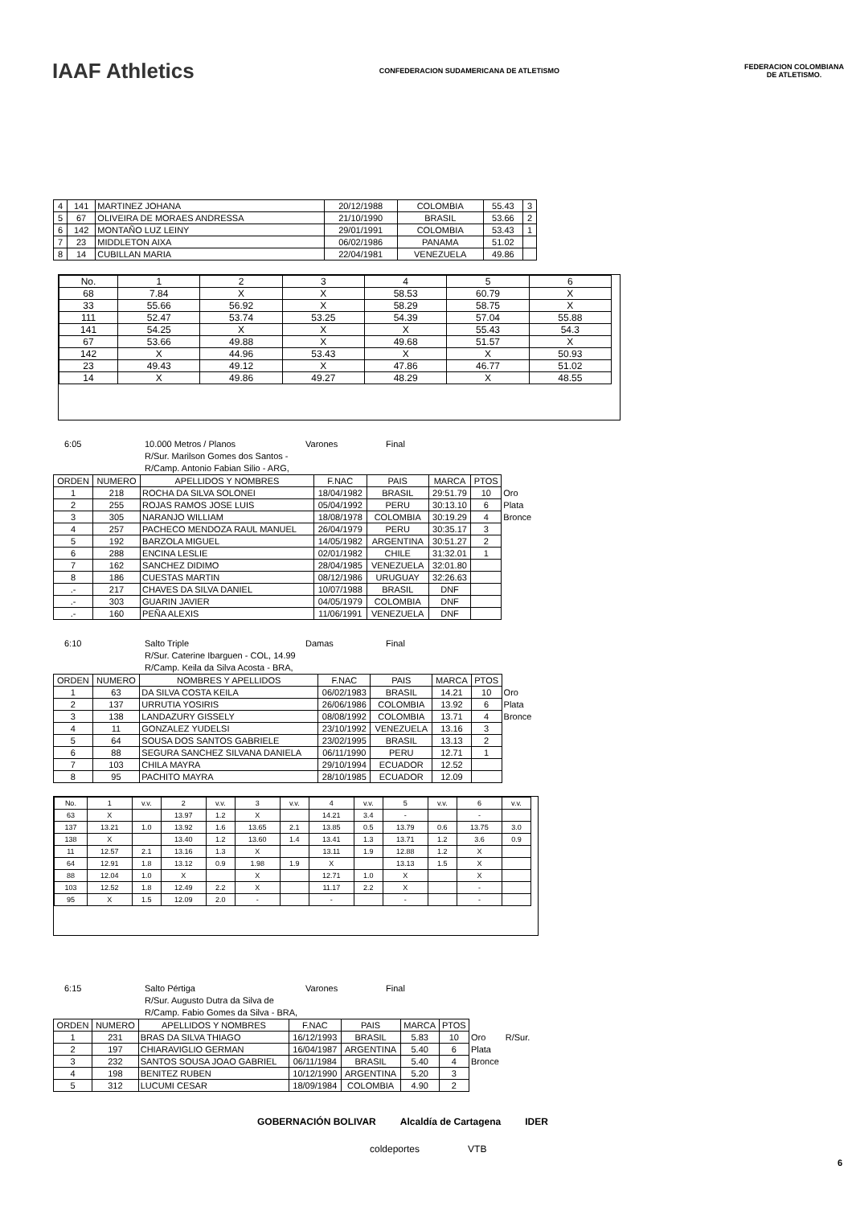IAAF Athletics
CONFEDERACION SUDAMERICANA DE ATLETISMO
FEDERACION COLOMBIANA
DE ATLETISMO.
| 4 | 141 | MARTINEZ JOHANA | 20/12/1988 | COLOMBIA | 55.43 | 3 |
| 5 | 67 | OLIVEIRA DE MORAES ANDRESSA | 21/10/1990 | BRASIL | 53.66 | 2 |
| 6 | 142 | MONTAÑO LUZ LEINY | 29/01/1991 | COLOMBIA | 53.43 | 1 |
| 7 | 23 | MIDDLETON AIXA | 06/02/1986 | PANAMA | 51.02 | |
| 8 | 14 | CUBILLAN MARIA | 22/04/1981 | VENEZUELA | 49.86 | |
| No. | 1 | 2 | 3 | 4 | 5 | 6 |
| --- | --- | --- | --- | --- | --- | --- |
| 68 | 7.84 | X | X | 58.53 | 60.79 | X |
| 33 | 55.66 | 56.92 | X | 58.29 | 58.75 | X |
| 111 | 52.47 | 53.74 | 53.25 | 54.39 | 57.04 | 55.88 |
| 141 | 54.25 | X | X | X | 55.43 | 54.3 |
| 67 | 53.66 | 49.88 | X | 49.68 | 51.57 | X |
| 142 | X | 44.96 | 53.43 | X | X | 50.93 |
| 23 | 49.43 | 49.12 | X | 47.86 | 46.77 | 51.02 |
| 14 | X | 49.86 | 49.27 | 48.29 | X | 48.55 |
6:05 10.000 Metros / Planos
R/Sur. Marilson Gomes dos Santos -
R/Camp. Antonio Fabian Silio - ARG,
Varones Final
| ORDEN | NUMERO | APELLIDOS Y NOMBRES | F.NAC | PAIS | MARCA | PTOS | |
| --- | --- | --- | --- | --- | --- | --- | --- |
| 1 | 218 | ROCHA DA SILVA SOLONEI | 18/04/1982 | BRASIL | 29:51.79 | 10 | Oro |
| 2 | 255 | ROJAS RAMOS JOSE LUIS | 05/04/1992 | PERU | 30:13.10 | 6 | Plata |
| 3 | 305 | NARANJO WILLIAM | 18/08/1978 | COLOMBIA | 30:19.29 | 4 | Bronce |
| 4 | 257 | PACHECO MENDOZA RAUL MANUEL | 26/04/1979 | PERU | 30:35.17 | 3 | |
| 5 | 192 | BARZOLA MIGUEL | 14/05/1982 | ARGENTINA | 30:51.27 | 2 | |
| 6 | 288 | ENCINA LESLIE | 02/01/1982 | CHILE | 31:32.01 | 1 | |
| 7 | 162 | SANCHEZ DIDIMO | 28/04/1985 | VENEZUELA | 32:01.80 | | |
| 8 | 186 | CUESTAS MARTIN | 08/12/1986 | URUGUAY | 32:26.63 | | |
| .- | 217 | CHAVES DA SILVA DANIEL | 10/07/1988 | BRASIL | DNF | | |
| .- | 303 | GUARIN JAVIER | 04/05/1979 | COLOMBIA | DNF | | |
| .- | 160 | PEÑA ALEXIS | 11/06/1991 | VENEZUELA | DNF | | |
6:10 Salto Triple
R/Sur. Caterine Ibarguen - COL, 14.99
R/Camp. Keila da Silva Acosta - BRA,
Damas Final
| ORDEN | NUMERO | NOMBRES Y APELLIDOS | F.NAC | PAIS | MARCA | PTOS | |
| --- | --- | --- | --- | --- | --- | --- | --- |
| 1 | 63 | DA SILVA COSTA KEILA | 06/02/1983 | BRASIL | 14.21 | 10 | Oro |
| 2 | 137 | URRUTIA YOSIRIS | 26/06/1986 | COLOMBIA | 13.92 | 6 | Plata |
| 3 | 138 | LANDAZURY GISSELY | 08/08/1992 | COLOMBIA | 13.71 | 4 | Bronce |
| 4 | 11 | GONZALEZ YUDELSI | 23/10/1992 | VENEZUELA | 13.16 | 3 | |
| 5 | 64 | SOUSA DOS SANTOS GABRIELE | 23/02/1995 | BRASIL | 13.13 | 2 | |
| 6 | 88 | SEGURA SANCHEZ SILVANA DANIELA | 06/11/1990 | PERU | 12.71 | 1 | |
| 7 | 103 | CHILA MAYRA | 29/10/1994 | ECUADOR | 12.52 | | |
| 8 | 95 | PACHITO MAYRA | 28/10/1985 | ECUADOR | 12.09 | | |
| No. | 1 | v.v. | 2 | v.v. | 3 | v.v. | 4 | v.v. | 5 | v.v. | 6 | v.v. |
| --- | --- | --- | --- | --- | --- | --- | --- | --- | --- | --- | --- | --- |
| 63 | X | | 13.97 | 1.2 | X | | 14.21 | 3.4 | - | | - | |
| 137 | 13.21 | 1.0 | 13.92 | 1.6 | 13.65 | 2.1 | 13.85 | 0.5 | 13.79 | 0.6 | 13.75 | 3.0 |
| 138 | X | | 13.40 | 1.2 | 13.60 | 1.4 | 13.41 | 1.3 | 13.71 | 1.2 | 3.6 | 0.9 |
| 11 | 12.57 | 2.1 | 13.16 | 1.3 | X | | 13.11 | 1.9 | 12.88 | 1.2 | X | |
| 64 | 12.91 | 1.8 | 13.12 | 0.9 | 1.98 | 1.9 | X | | 13.13 | 1.5 | X | |
| 88 | 12.04 | 1.0 | X | | X | | 12.71 | 1.0 | X | | X | |
| 103 | 12.52 | 1.8 | 12.49 | 2.2 | X | | 11.17 | 2.2 | X | | - | |
| 95 | X | 1.5 | 12.09 | 2.0 | - | | - | | - | | - | |
6:15 Salto Pértiga
R/Sur. Augusto Dutra da Silva de
R/Camp. Fabio Gomes da Silva - BRA,
Varones Final
| ORDEN | NUMERO | APELLIDOS Y NOMBRES | F.NAC | PAIS | MARCA | PTOS | |
| --- | --- | --- | --- | --- | --- | --- | --- |
| 1 | 231 | BRAS DA SILVA THIAGO | 16/12/1993 | BRASIL | 5.83 | 10 | Oro R/Sur. |
| 2 | 197 | CHIARAVIGLIO GERMAN | 16/04/1987 | ARGENTINA | 5.40 | 6 | Plata |
| 3 | 232 | SANTOS SOUSA JOAO GABRIEL | 06/11/1984 | BRASIL | 5.40 | 4 | Bronce |
| 4 | 198 | BENITEZ RUBEN | 10/12/1990 | ARGENTINA | 5.20 | 3 | |
| 5 | 312 | LUCUMI CESAR | 18/09/1984 | COLOMBIA | 4.90 | 2 | |
GOBERNACIÓN BOLIVAR Alcaldía de Cartagena IDER
coldeportes VTB
6